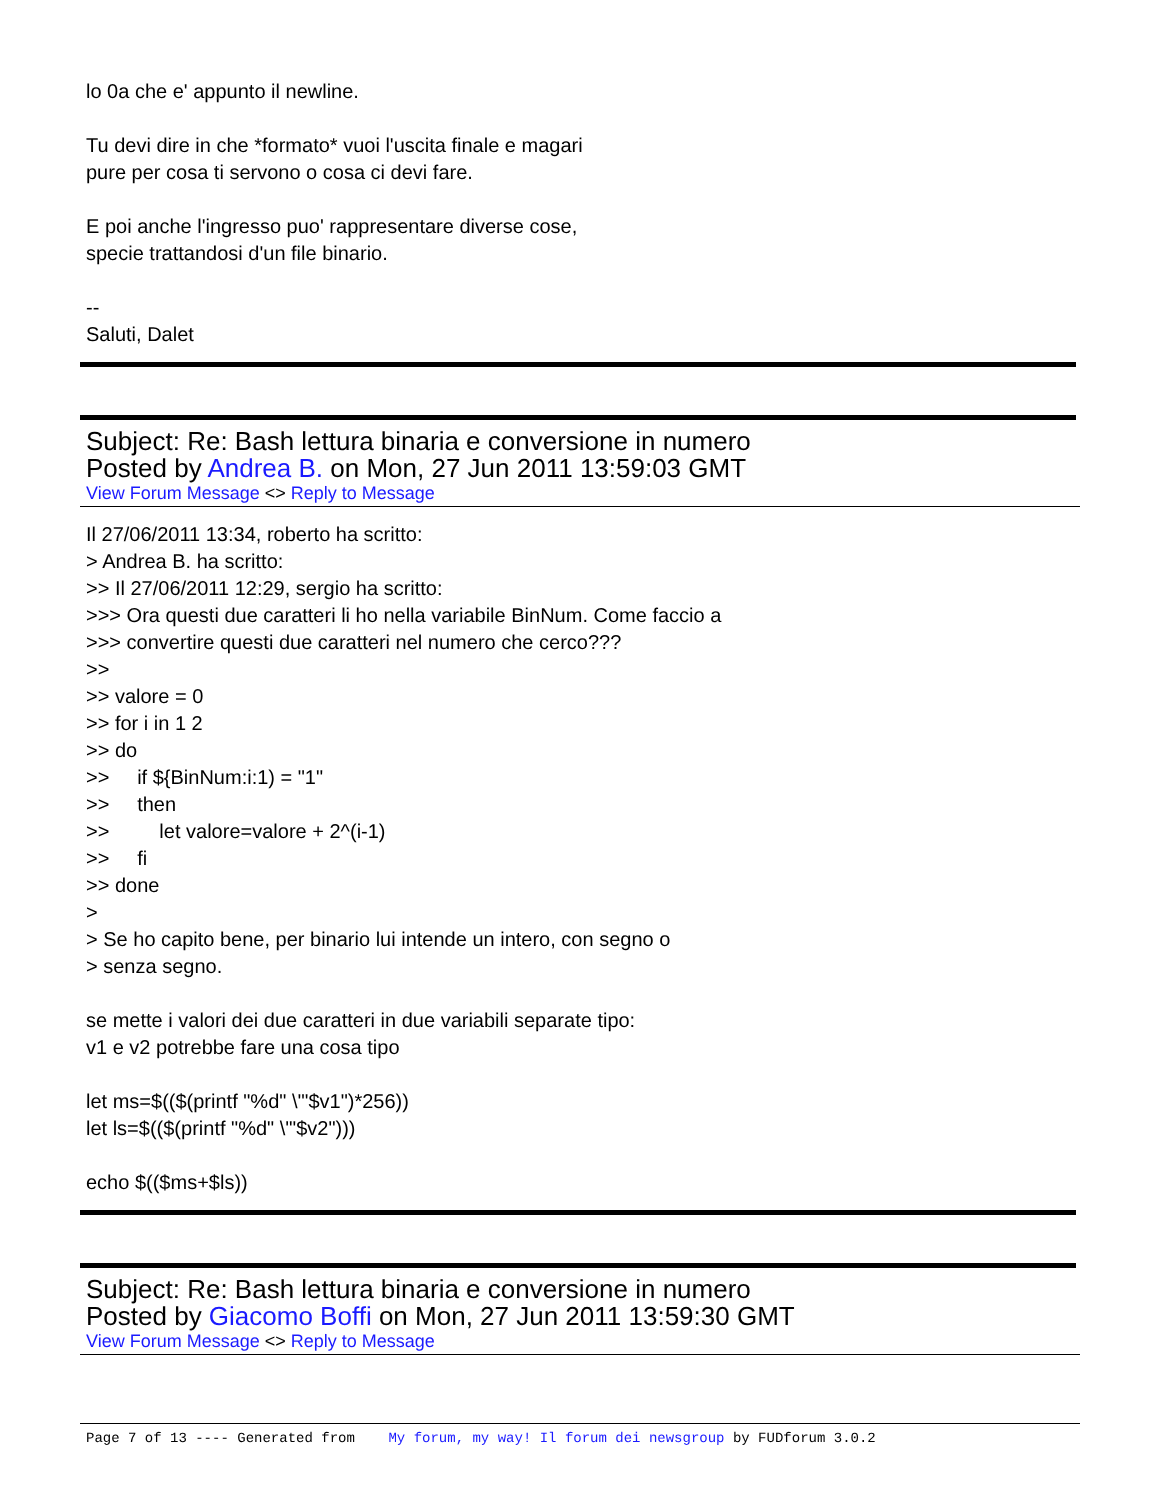lo 0a che e' appunto il newline.
Tu devi dire in che *formato* vuoi l'uscita finale e magari
pure per cosa ti servono o cosa ci devi fare.
E poi anche l'ingresso puo' rappresentare diverse cose,
specie trattandosi d'un file binario.
--
Saluti, Dalet
Subject: Re: Bash lettura binaria e conversione in numero
Posted by Andrea B. on Mon, 27 Jun 2011 13:59:03 GMT
View Forum Message <> Reply to Message
Il 27/06/2011 13:34, roberto ha scritto:
> Andrea B. ha scritto:
>> Il 27/06/2011 12:29, sergio ha scritto:
>>> Ora questi due caratteri li ho nella variabile BinNum. Come faccio a
>>> convertire questi due caratteri nel numero che cerco???
>>
>> valore = 0
>> for i in 1 2
>> do
>> if ${BinNum:i:1) = "1"
>> then
>> let valore=valore + 2^(i-1)
>> fi
>> done
>
> Se ho capito bene, per binario lui intende un intero, con segno o
> senza segno.
se mette i valori dei due caratteri in due variabili separate tipo:
v1 e v2 potrebbe fare una cosa tipo
let ms=$(($(printf "%d" \'"$v1")*256))
let ls=$(($(printf "%d" \'"$v2")))
echo $(($ms+$ls))
Subject: Re: Bash lettura binaria e conversione in numero
Posted by Giacomo Boffi on Mon, 27 Jun 2011 13:59:30 GMT
View Forum Message <> Reply to Message
Page 7 of 13 ---- Generated from My forum, my way! Il forum dei newsgroup by FUDforum 3.0.2